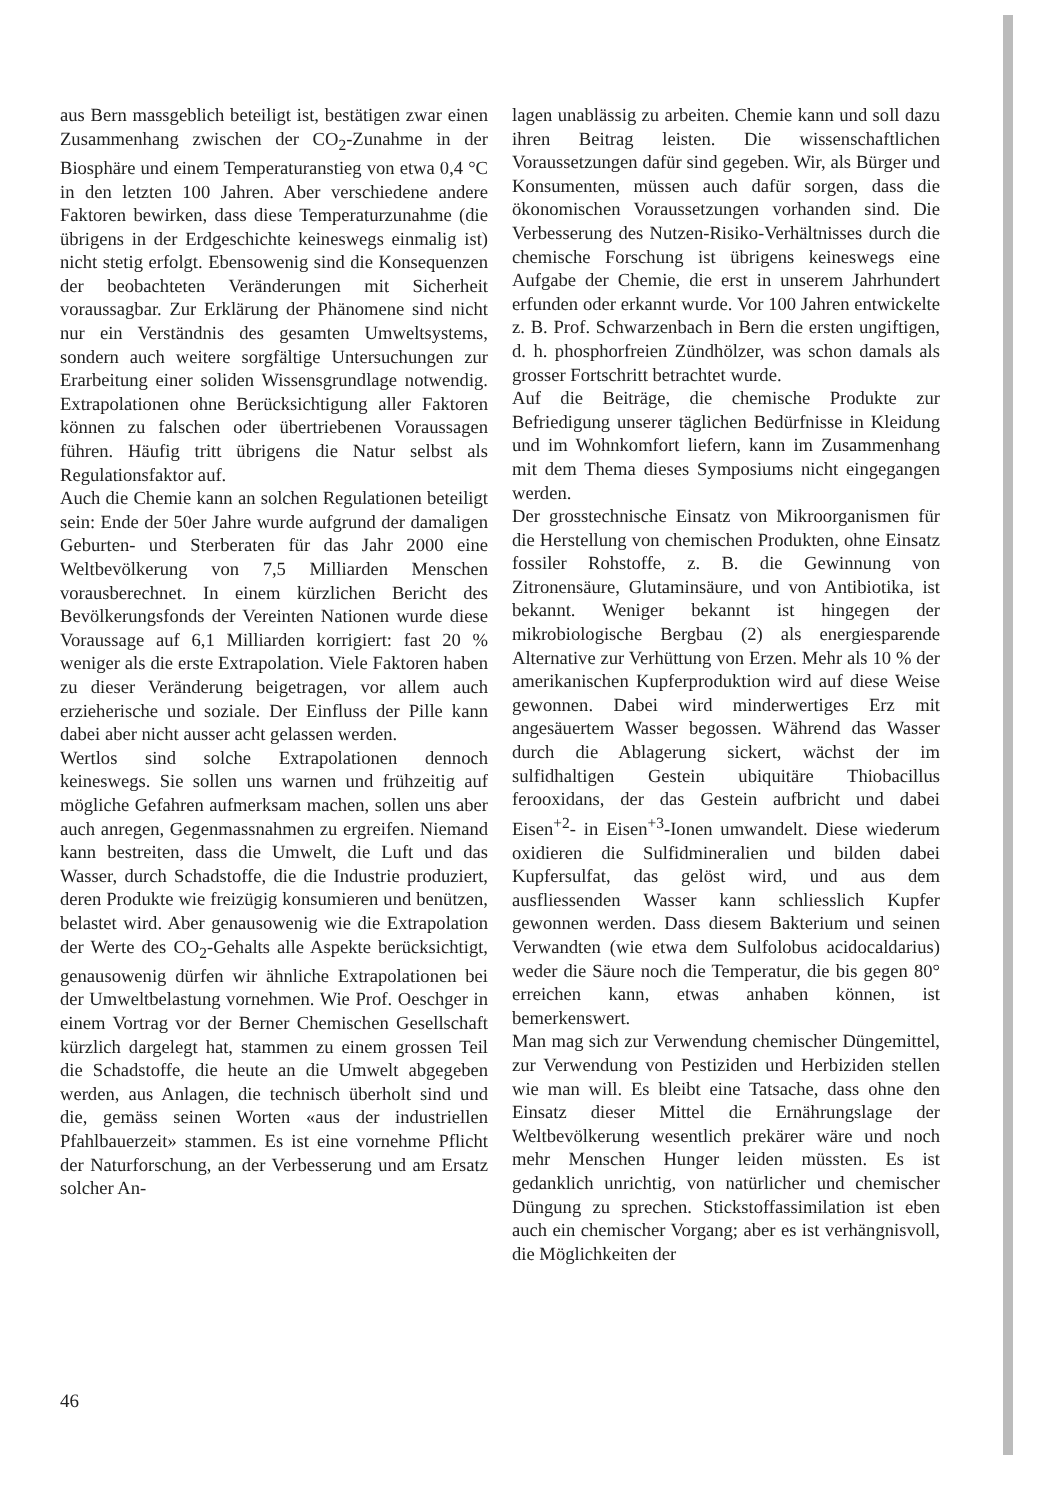aus Bern massgeblich beteiligt ist, bestätigen zwar einen Zusammenhang zwischen der CO<sub>2</sub>-Zunahme in der Biosphäre und einem Temperaturanstieg von etwa 0,4 °C in den letzten 100 Jahren. Aber verschiedene andere Faktoren bewirken, dass diese Temperaturzunahme (die übrigens in der Erdgeschichte keineswegs einmalig ist) nicht stetig erfolgt. Ebensowenig sind die Konsequenzen der beobachteten Veränderungen mit Sicherheit voraussagbar. Zur Erklärung der Phänomene sind nicht nur ein Verständnis des gesamten Umweltsystems, sondern auch weitere sorgfältige Untersuchungen zur Erarbeitung einer soliden Wissensgrundlage notwendig. Extrapolationen ohne Berücksichtigung aller Faktoren können zu falschen oder übertriebenen Voraussagen führen. Häufig tritt übrigens die Natur selbst als Regulationsfaktor auf.
Auch die Chemie kann an solchen Regulationen beteiligt sein: Ende der 50er Jahre wurde aufgrund der damaligen Geburten- und Sterberaten für das Jahr 2000 eine Weltbevölkerung von 7,5 Milliarden Menschen vorausberechnet. In einem kürzlichen Bericht des Bevölkerungsfonds der Vereinten Nationen wurde diese Voraussage auf 6,1 Milliarden korrigiert: fast 20 % weniger als die erste Extrapolation. Viele Faktoren haben zu dieser Veränderung beigetragen, vor allem auch erzieherische und soziale. Der Einfluss der Pille kann dabei aber nicht ausser acht gelassen werden.
Wertlos sind solche Extrapolationen dennoch keineswegs. Sie sollen uns warnen und frühzeitig auf mögliche Gefahren aufmerksam machen, sollen uns aber auch anregen, Gegenmassnahmen zu ergreifen. Niemand kann bestreiten, dass die Umwelt, die Luft und das Wasser, durch Schadstoffe, die die Industrie produziert, deren Produkte wie freizügig konsumieren und benützen, belastet wird. Aber genausowenig wie die Extrapolation der Werte des CO<sub>2</sub>-Gehalts alle Aspekte berücksichtigt, genausowenig dürfen wir ähnliche Extrapolationen bei der Umweltbelastung vornehmen. Wie Prof. Oeschger in einem Vortrag vor der Berner Chemischen Gesellschaft kürzlich dargelegt hat, stammen zu einem grossen Teil die Schadstoffe, die heute an die Umwelt abgegeben werden, aus Anlagen, die technisch überholt sind und die, gemäss seinen Worten «aus der industriellen Pfahlbauerzeit» stammen. Es ist eine vornehme Pflicht der Naturforschung, an der Verbesserung und am Ersatz solcher An-
lagen unablässig zu arbeiten. Chemie kann und soll dazu ihren Beitrag leisten. Die wissenschaftlichen Voraussetzungen dafür sind gegeben. Wir, als Bürger und Konsumenten, müssen auch dafür sorgen, dass die ökonomischen Voraussetzungen vorhanden sind. Die Verbesserung des Nutzen-Risiko-Verhältnisses durch die chemische Forschung ist übrigens keineswegs eine Aufgabe der Chemie, die erst in unserem Jahrhundert erfunden oder erkannt wurde. Vor 100 Jahren entwickelte z. B. Prof. Schwarzenbach in Bern die ersten ungiftigen, d. h. phosphorfreien Zündhölzer, was schon damals als grosser Fortschritt betrachtet wurde.
Auf die Beiträge, die chemische Produkte zur Befriedigung unserer täglichen Bedürfnisse in Kleidung und im Wohnkomfort liefern, kann im Zusammenhang mit dem Thema dieses Symposiums nicht eingegangen werden.
Der grosstechnische Einsatz von Mikroorganismen für die Herstellung von chemischen Produkten, ohne Einsatz fossiler Rohstoffe, z. B. die Gewinnung von Zitronensäure, Glutaminsäure, und von Antibiotika, ist bekannt. Weniger bekannt ist hingegen der mikrobiologische Bergbau (2) als energiesparende Alternative zur Verhüttung von Erzen. Mehr als 10 % der amerikanischen Kupferproduktion wird auf diese Weise gewonnen. Dabei wird minderwertiges Erz mit angesäuertem Wasser begossen. Während das Wasser durch die Ablagerung sickert, wächst der im sulfidhaltigen Gestein ubiquitäre Thiobacillus ferooxidans, der das Gestein aufbricht und dabei Eisen<sup>+2</sup>- in Eisen<sup>+3</sup>-Ionen umwandelt. Diese wiederum oxidieren die Sulfidmineralien und bilden dabei Kupfersulfat, das gelöst wird, und aus dem ausfliessenden Wasser kann schliesslich Kupfer gewonnen werden. Dass diesem Bakterium und seinen Verwandten (wie etwa dem Sulfolobus acidocaldarius) weder die Säure noch die Temperatur, die bis gegen 80° erreichen kann, etwas anhaben können, ist bemerkenswert.
Man mag sich zur Verwendung chemischer Düngemittel, zur Verwendung von Pestiziden und Herbiziden stellen wie man will. Es bleibt eine Tatsache, dass ohne den Einsatz dieser Mittel die Ernährungslage der Weltbevölkerung wesentlich prekärer wäre und noch mehr Menschen Hunger leiden müssten. Es ist gedanklich unrichtig, von natürlicher und chemischer Düngung zu sprechen. Stickstoffassimilation ist eben auch ein chemischer Vorgang; aber es ist verhängnisvoll, die Möglichkeiten der
46